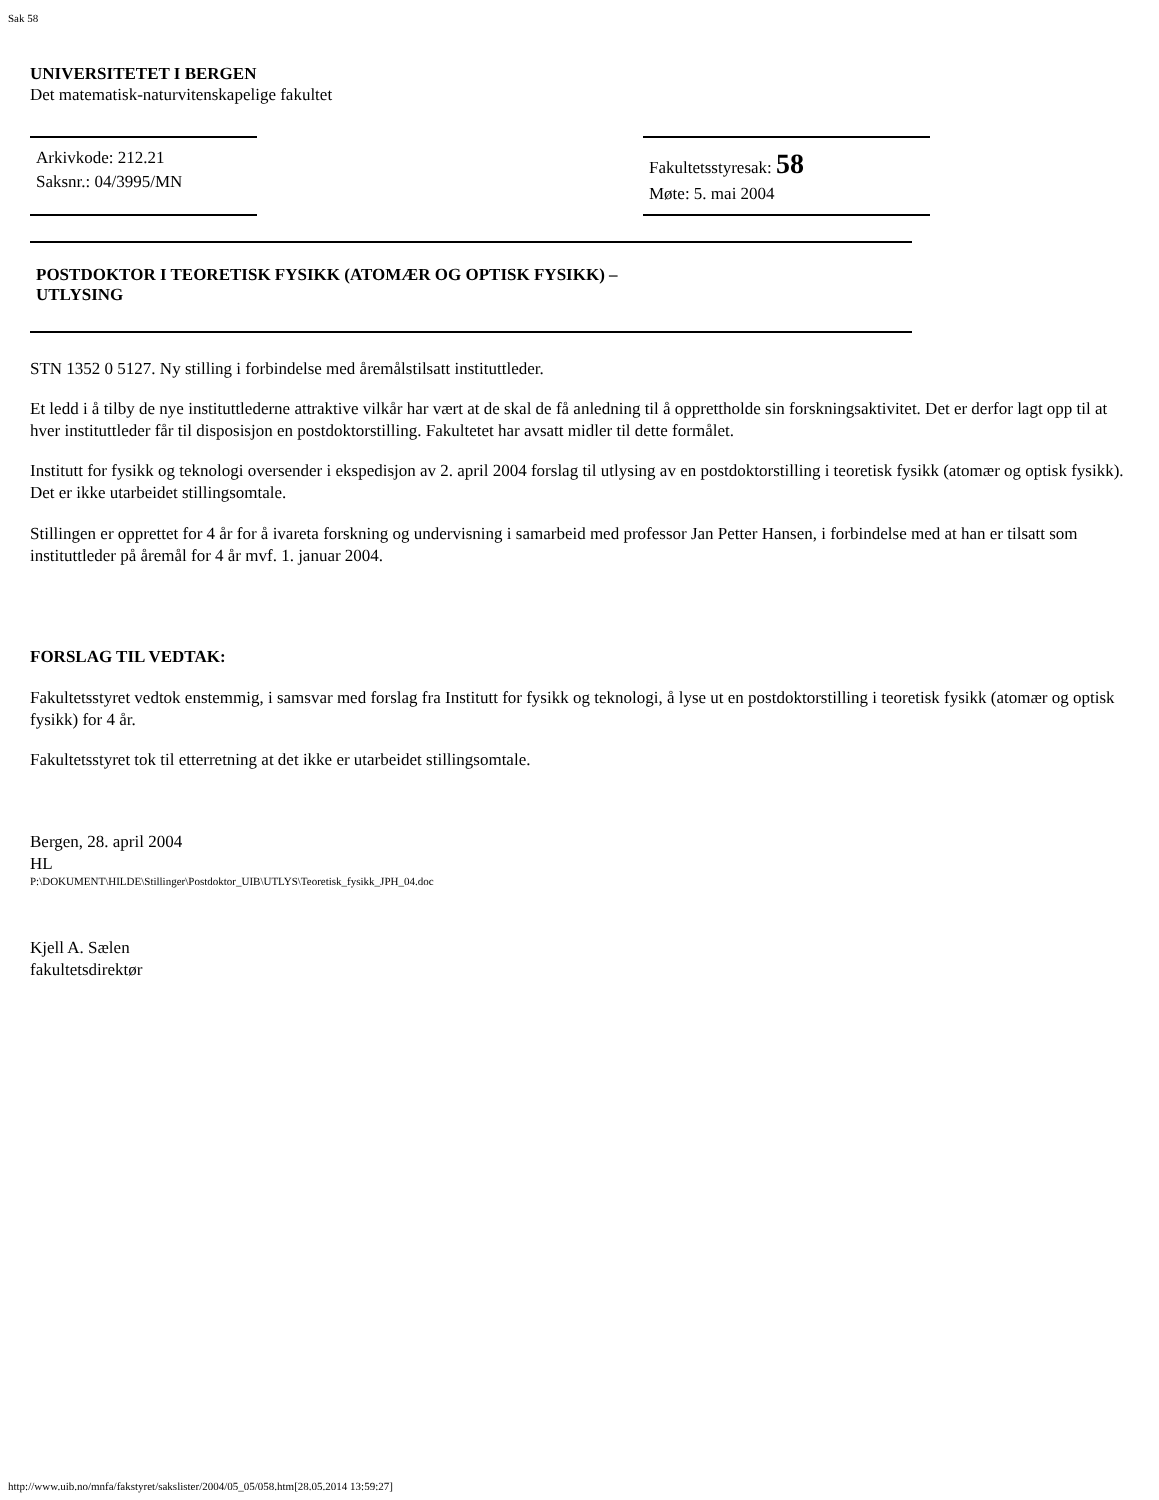Sak 58
UNIVERSITETET I BERGEN
Det matematisk-naturvitenskapelige fakultet
Arkivkode: 212.21
Saksnr.: 04/3995/MN
Fakultetsstyresak: 58
Møte: 5. mai 2004
POSTDOKTOR I TEORETISK FYSIKK (ATOMÆR OG OPTISK FYSIKK) –
UTLYSING
STN 1352 0 5127. Ny stilling i forbindelse med åremålstilsatt instituttleder.
Et ledd i å tilby de nye instituttlederne attraktive vilkår har vært at de skal de få anledning til å opprettholde sin forskningsaktivitet. Det er derfor lagt opp til at hver instituttleder får til disposisjon en postdoktorstilling. Fakultetet har avsatt midler til dette formålet.
Institutt for fysikk og teknologi oversender i ekspedisjon av 2. april 2004 forslag til utlysing av en postdoktorstilling i teoretisk fysikk (atomær og optisk fysikk). Det er ikke utarbeidet stillingsomtale.
Stillingen er opprettet for 4 år for å ivareta forskning og undervisning i samarbeid med professor Jan Petter Hansen, i forbindelse med at han er tilsatt som instituttleder på åremål for 4 år mvf. 1. januar 2004.
FORSLAG TIL VEDTAK:
Fakultetsstyret vedtok enstemmig, i samsvar med forslag fra Institutt for fysikk og teknologi, å lyse ut en postdoktorstilling i teoretisk fysikk (atomær og optisk fysikk) for 4 år.
Fakultetsstyret tok til etterretning at det ikke er utarbeidet stillingsomtale.
Bergen, 28. april 2004
HL
P:\DOKUMENT\HILDE\Stillinger\Postdoktor_UIB\UTLYS\Teoretisk_fysikk_JPH_04.doc
Kjell A. Sælen
fakultetsdirektør
http://www.uib.no/mnfa/fakstyret/sakslister/2004/05_05/058.htm[28.05.2014 13:59:27]